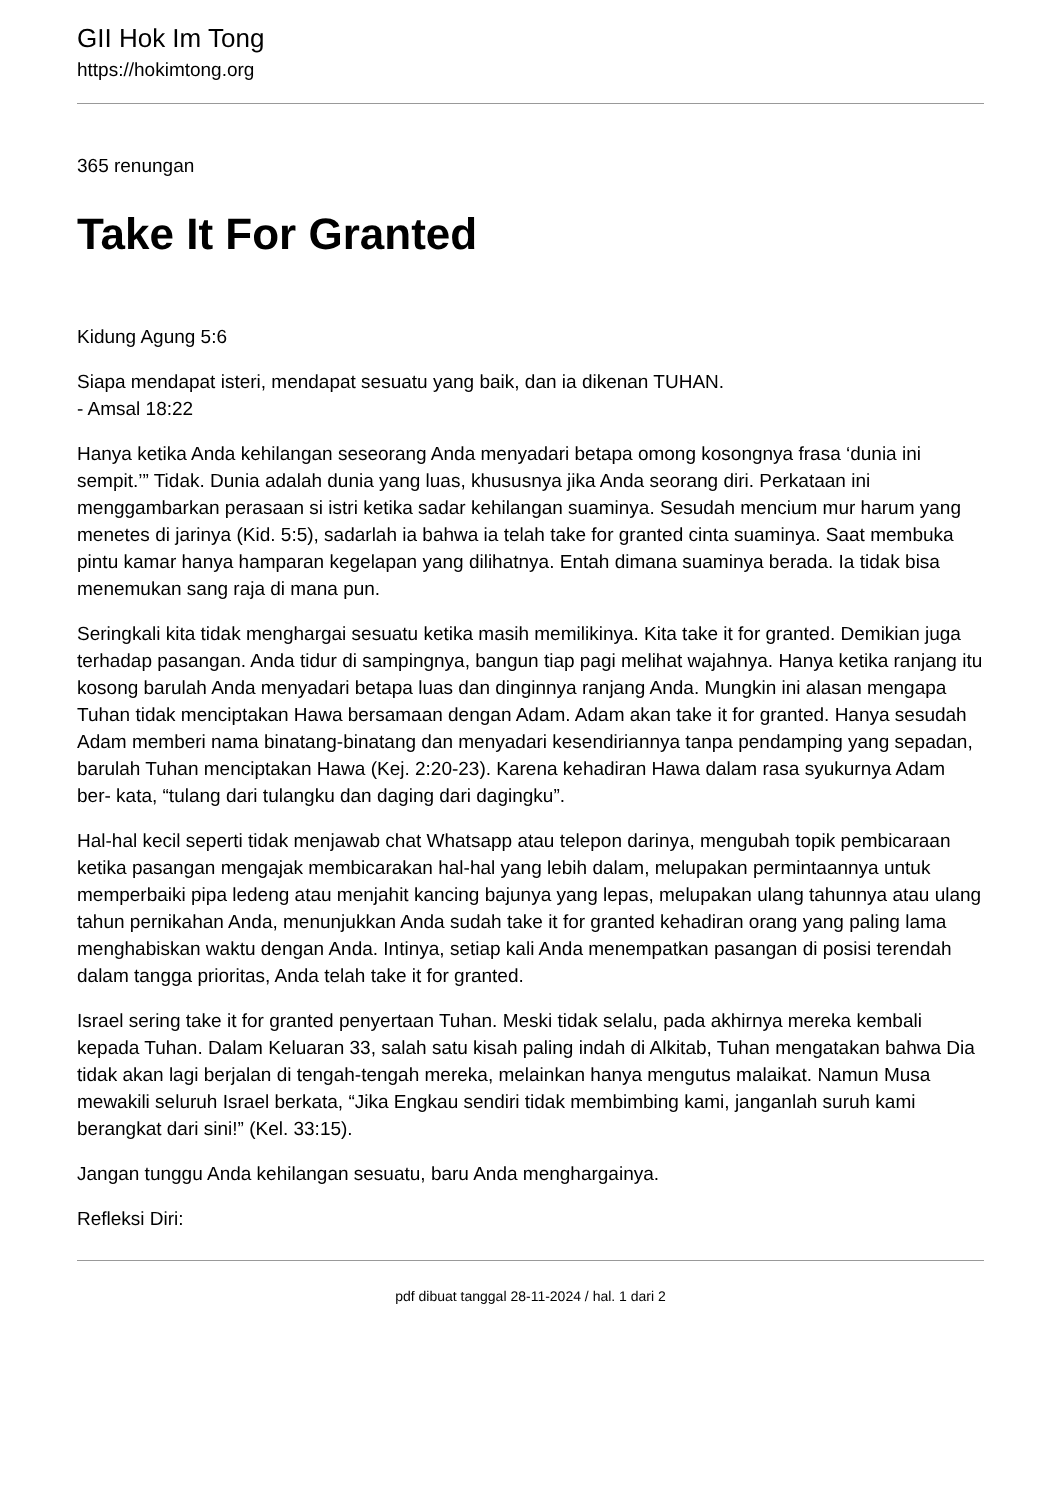GII Hok Im Tong
https://hokimtong.org
365 renungan
Take It For Granted
Kidung Agung 5:6
Siapa mendapat isteri, mendapat sesuatu yang baik, dan ia dikenan TUHAN.
- Amsal 18:22
Hanya ketika Anda kehilangan seseorang Anda menyadari betapa omong kosongnya frasa ‘dunia ini sempit.’” Tidak. Dunia adalah dunia yang luas, khususnya jika Anda seorang diri. Perkataan ini menggambarkan perasaan si istri ketika sadar kehilangan suaminya. Sesudah mencium mur harum yang menetes di jarinya (Kid. 5:5), sadarlah ia bahwa ia telah take for granted cinta suaminya. Saat membuka pintu kamar hanya hamparan kegelapan yang dilihatnya. Entah dimana suaminya berada. Ia tidak bisa menemukan sang raja di mana pun.
Seringkali kita tidak menghargai sesuatu ketika masih memilikinya. Kita take it for granted. Demikian juga terhadap pasangan. Anda tidur di sampingnya, bangun tiap pagi melihat wajahnya. Hanya ketika ranjang itu kosong barulah Anda menyadari betapa luas dan dinginnya ranjang Anda. Mungkin ini alasan mengapa Tuhan tidak menciptakan Hawa bersamaan dengan Adam. Adam akan take it for granted. Hanya sesudah Adam memberi nama binatang-binatang dan menyadari kesendiriannya tanpa pendamping yang sepadan, barulah Tuhan menciptakan Hawa (Kej. 2:20-23). Karena kehadiran Hawa dalam rasa syukurnya Adam ber- kata, “tulang dari tulangku dan daging dari dagingku”.
Hal-hal kecil seperti tidak menjawab chat Whatsapp atau telepon darinya, mengubah topik pembicaraan ketika pasangan mengajak membicarakan hal-hal yang lebih dalam, melupakan permintaannya untuk memperbaiki pipa ledeng atau menjahit kancing bajunya yang lepas, melupakan ulang tahunnya atau ulang tahun pernikahan Anda, menunjukkan Anda sudah take it for granted kehadiran orang yang paling lama menghabiskan waktu dengan Anda. Intinya, setiap kali Anda menempatkan pasangan di posisi terendah dalam tangga prioritas, Anda telah take it for granted.
Israel sering take it for granted penyertaan Tuhan. Meski tidak selalu, pada akhirnya mereka kembali kepada Tuhan. Dalam Keluaran 33, salah satu kisah paling indah di Alkitab, Tuhan mengatakan bahwa Dia tidak akan lagi berjalan di tengah-tengah mereka, melainkan hanya mengutus malaikat. Namun Musa mewakili seluruh Israel berkata, “Jika Engkau sendiri tidak membimbing kami, janganlah suruh kami berangkat dari sini!” (Kel. 33:15).
Jangan tunggu Anda kehilangan sesuatu, baru Anda menghargainya.
Refleksi Diri:
pdf dibuat tanggal 28-11-2024 / hal. 1 dari 2